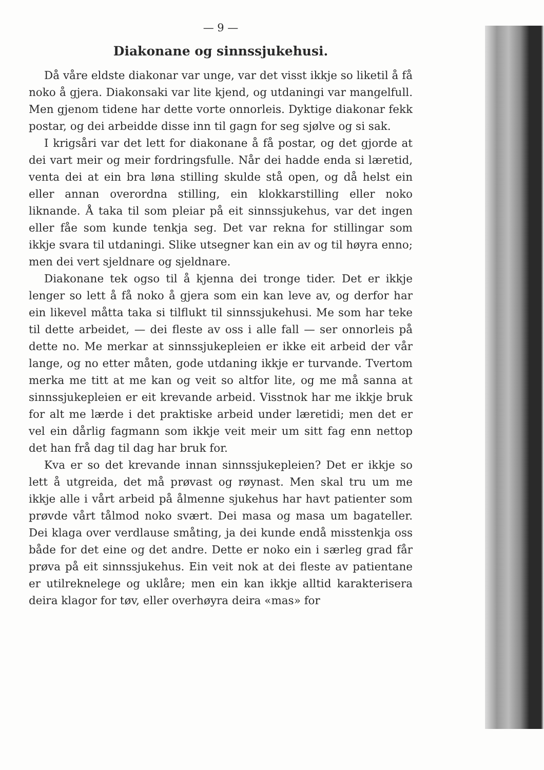— 9 —
Diakonane og sinnssjukehusi.
Då våre eldste diakonar var unge, var det visst ikkje so liketil å få noko å gjera. Diakonsaki var lite kjend, og utdaningi var mangelfull. Men gjenom tidene har dette vorte onnorleis. Dyktige diakonar fekk postar, og dei arbeidde disse inn til gagn for seg sjølve og si sak.
I krigsåri var det lett for diakonane å få postar, og det gjorde at dei vart meir og meir fordringsfulle. Når dei hadde enda si læretid, venta dei at ein bra løna stilling skulde stå open, og då helst ein eller annan overordna stilling, ein klokkarstilling eller noko liknande. Å taka til som pleiar på eit sinnssjukehus, var det ingen eller fåe som kunde tenkja seg. Det var rekna for stillingar som ikkje svara til utdaningi. Slike utsegner kan ein av og til høyra enno; men dei vert sjeldnare og sjeldnare.
Diakonane tek ogso til å kjenna dei tronge tider. Det er ikkje lenger so lett å få noko å gjera som ein kan leve av, og derfor har ein likevel måtta taka si tilflukt til sinnssjukehusi. Me som har teke til dette arbeidet, — dei fleste av oss i alle fall — ser onnorleis på dette no. Me merkar at sinnssjukepleien er ikke eit arbeid der vår lange, og no etter måten, gode utdaning ikkje er turvande. Tvertom merka me titt at me kan og veit so altfor lite, og me må sanna at sinnssjukepleien er eit krevande arbeid. Visstnok har me ikkje bruk for alt me lærde i det praktiske arbeid under læretidi; men det er vel ein dårlig fagmann som ikkje veit meir um sitt fag enn nettop det han frå dag til dag har bruk for.
Kva er so det krevande innan sinnssjukepleien? Det er ikkje so lett å utgreida, det må prøvast og røynast. Men skal tru um me ikkje alle i vårt arbeid på ålmenne sjukehus har havt patienter som prøvde vårt tålmod noko svært. Dei masa og masa um bagateller. Dei klaga over verdlause småting, ja dei kunde endå misstenkja oss både for det eine og det andre. Dette er noko ein i særleg grad får prøva på eit sinnssjukehus. Ein veit nok at dei fleste av patientane er utilreknelege og uklåre; men ein kan ikkje alltid karakterisera deira klagor for tøv, eller overhøyra deira «mas» for